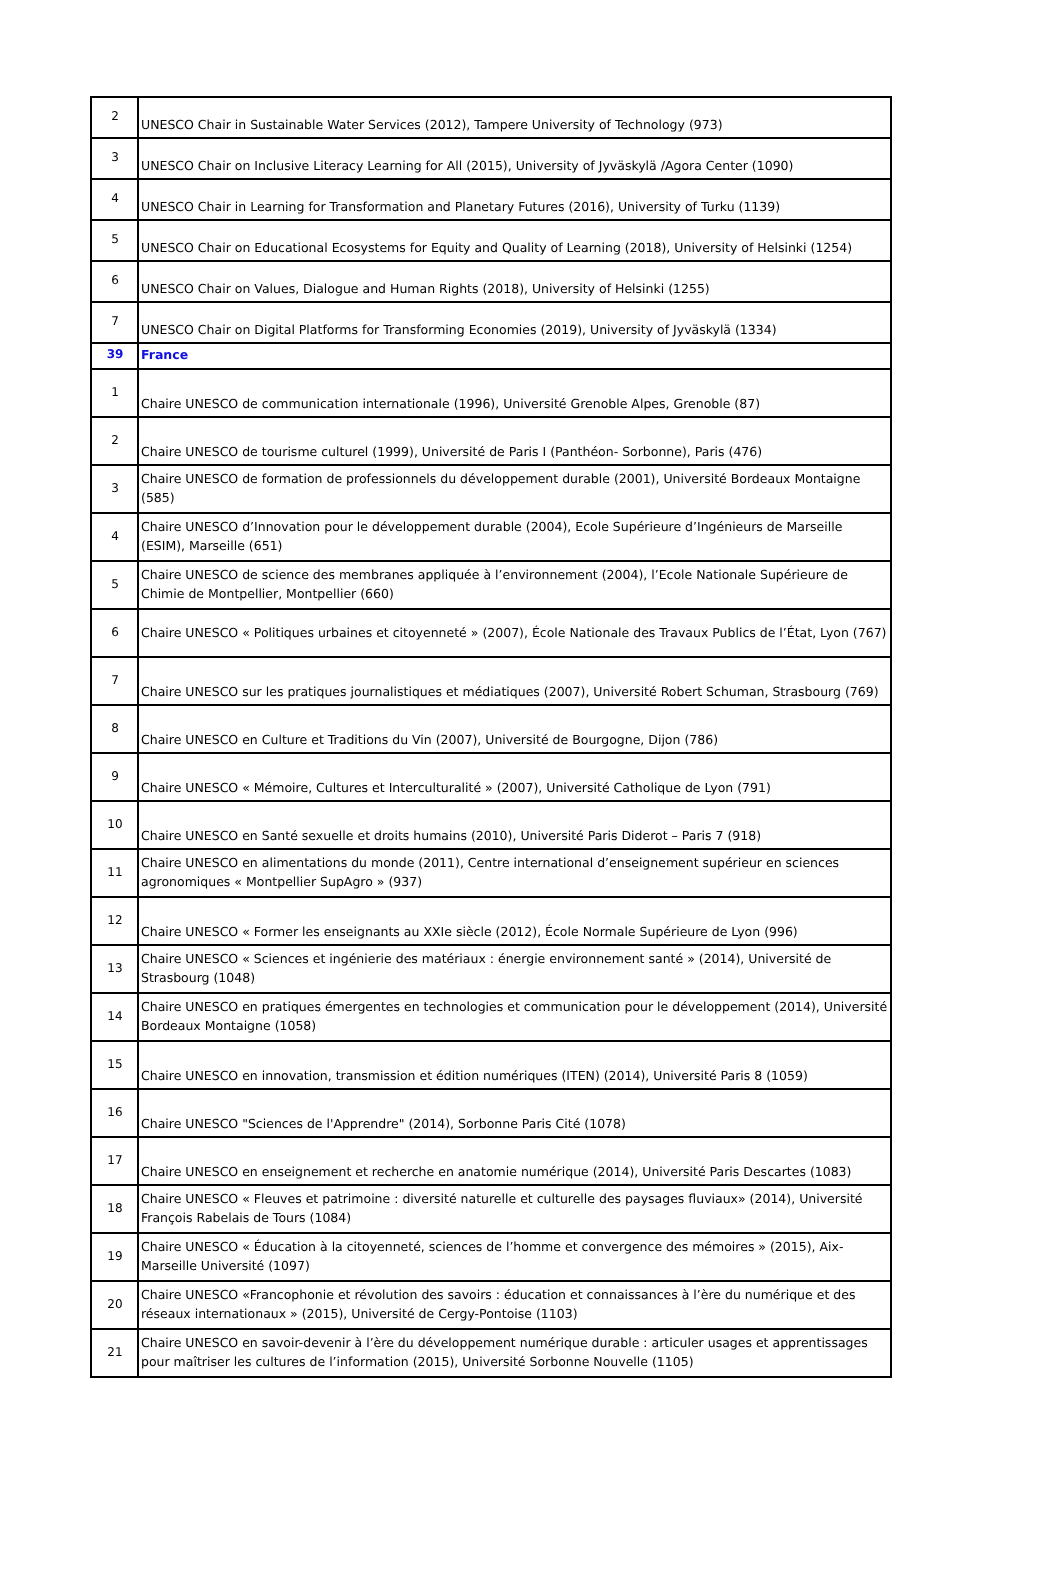| 2 | UNESCO Chair in Sustainable Water Services (2012), Tampere University of Technology (973) |
| 3 | UNESCO Chair on Inclusive Literacy Learning for All (2015), University of Jyväskylä /Agora Center (1090) |
| 4 | UNESCO Chair in Learning for Transformation and Planetary Futures (2016), University of Turku (1139) |
| 5 | UNESCO Chair on Educational Ecosystems for Equity and Quality of Learning (2018), University of Helsinki (1254) |
| 6 | UNESCO Chair on Values, Dialogue and Human Rights (2018), University of Helsinki (1255) |
| 7 | UNESCO Chair on Digital Platforms for Transforming Economies (2019), University of Jyväskylä (1334) |
| 39 | France |
| 1 | Chaire UNESCO de communication internationale (1996), Université Grenoble Alpes, Grenoble (87) |
| 2 | Chaire UNESCO de tourisme culturel (1999), Université de Paris I (Panthéon- Sorbonne), Paris (476) |
| 3 | Chaire UNESCO de formation de professionnels du développement durable (2001), Université Bordeaux Montaigne (585) |
| 4 | Chaire UNESCO d’Innovation pour le développement durable (2004), Ecole Supérieure d’Ingénieurs de Marseille (ESIM), Marseille (651) |
| 5 | Chaire UNESCO de science des membranes appliquée à l’environnement (2004), l’Ecole Nationale Supérieure de Chimie de Montpellier, Montpellier (660) |
| 6 | Chaire UNESCO « Politiques urbaines et citoyenneté » (2007), École Nationale des Travaux Publics de l’État, Lyon (767) |
| 7 | Chaire UNESCO sur les pratiques journalistiques et médiatiques (2007), Université Robert Schuman, Strasbourg (769) |
| 8 | Chaire UNESCO en Culture et Traditions du Vin (2007), Université de Bourgogne, Dijon (786) |
| 9 | Chaire UNESCO « Mémoire, Cultures et Interculturalité » (2007), Université Catholique de Lyon (791) |
| 10 | Chaire UNESCO en Santé sexuelle et droits humains (2010), Université Paris Diderot – Paris 7 (918) |
| 11 | Chaire UNESCO en alimentations du monde (2011), Centre international d’enseignement supérieur en sciences agronomiques « Montpellier SupAgro » (937) |
| 12 | Chaire UNESCO « Former les enseignants au XXIe siècle (2012), École Normale Supérieure de Lyon (996) |
| 13 | Chaire UNESCO « Sciences et ingénierie des matériaux : énergie environnement santé » (2014), Université de Strasbourg (1048) |
| 14 | Chaire UNESCO en pratiques émergentes en technologies et communication pour le développement (2014), Université Bordeaux Montaigne (1058) |
| 15 | Chaire UNESCO en innovation, transmission et édition numériques (ITEN) (2014), Université Paris 8 (1059) |
| 16 | Chaire UNESCO "Sciences de l'Apprendre" (2014), Sorbonne Paris Cité (1078) |
| 17 | Chaire UNESCO en enseignement et recherche en anatomie numérique (2014), Université Paris Descartes (1083) |
| 18 | Chaire UNESCO « Fleuves et patrimoine : diversité naturelle et culturelle des paysages fluviaux» (2014), Université François Rabelais de Tours (1084) |
| 19 | Chaire UNESCO « Éducation à la citoyenneté, sciences de l’homme et convergence des mémoires » (2015), Aix-Marseille Université (1097) |
| 20 | Chaire UNESCO «Francophonie et révolution des savoirs : éducation et connaissances à l’ère du numérique et des réseaux internationaux » (2015), Université de Cergy-Pontoise (1103) |
| 21 | Chaire UNESCO en savoir-devenir à l’ère du développement numérique durable : articuler usages et apprentissages pour maîtriser les cultures de l’information (2015), Université Sorbonne Nouvelle (1105) |